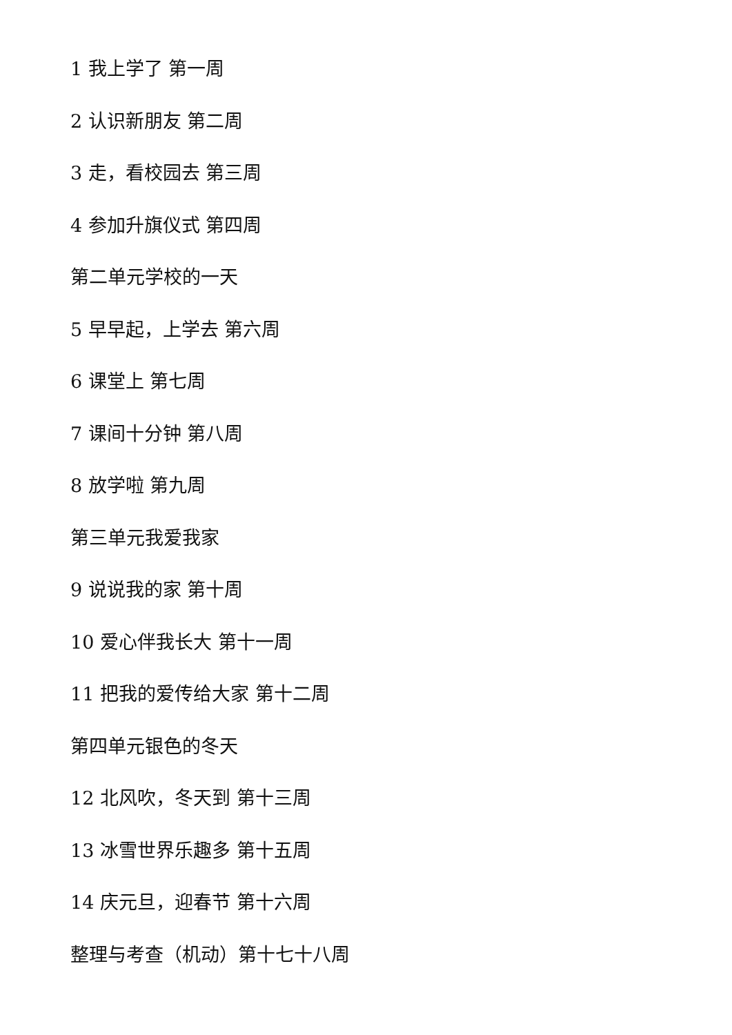1 我上学了 第一周
2 认识新朋友 第二周
3 走，看校园去 第三周
4 参加升旗仪式 第四周
第二单元学校的一天
5 早早起，上学去 第六周
6 课堂上 第七周
7 课间十分钟 第八周
8 放学啦 第九周
第三单元我爱我家
9 说说我的家 第十周
10 爱心伴我长大 第十一周
11 把我的爱传给大家 第十二周
第四单元银色的冬天
12 北风吹，冬天到 第十三周
13 冰雪世界乐趣多 第十五周
14 庆元旦，迎春节 第十六周
整理与考查（机动）第十七十八周